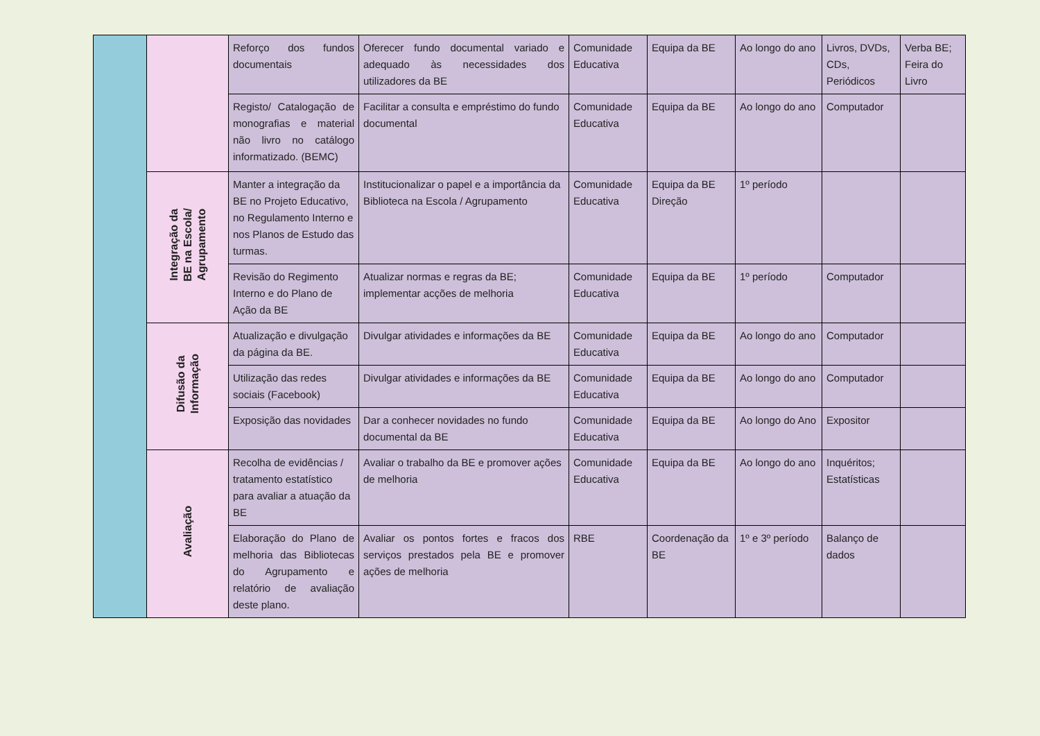| | | Reforço dos fundos documentais | Oferecer fundo documental variado e adequado às necessidades dos utilizadores da BE | Comunidade Educativa | Equipa da BE | Ao longo do ano | Livros, DVDs, CDs, Periódicos | Verba BE; Feira do Livro |
| | | Registo/ Catalogação de monografias e material não livro no catálogo informatizado. (BEMC) | Facilitar a consulta e empréstimo do fundo documental | Comunidade Educativa | Equipa da BE | Ao longo do ano | Computador | |
| | Integração da BE na Escola/ Agrupamento | Manter a integração da BE no Projeto Educativo, no Regulamento Interno e nos Planos de Estudo das turmas. | Institucionalizar o papel e a importância da Biblioteca na Escola / Agrupamento | Comunidade Educativa | Equipa da BE Direção | 1º período | | |
| | | Revisão do Regimento Interno e do Plano de Ação da BE | Atualizar normas e regras da BE; implementar acções de melhoria | Comunidade Educativa | Equipa da BE | 1º período | Computador | |
| | Difusão da Informação | Atualização e divulgação da página da BE. | Divulgar atividades e informações da BE | Comunidade Educativa | Equipa da BE | Ao longo do ano | Computador | |
| | | Utilização das redes sociais (Facebook) | Divulgar atividades e informações da BE | Comunidade Educativa | Equipa da BE | Ao longo do ano | Computador | |
| | | Exposição das novidades | Dar a conhecer novidades no fundo documental da BE | Comunidade Educativa | Equipa da BE | Ao longo do Ano | Expositor | |
| | Avaliação | Recolha de evidências / tratamento estatístico para avaliar a atuação da BE | Avaliar o trabalho da BE e promover ações de melhoria | Comunidade Educativa | Equipa da BE | Ao longo do ano | Inquéritos; Estatísticas | |
| | | Elaboração do Plano de melhoria das Bibliotecas do Agrupamento e relatório de avaliação deste plano. | Avaliar os pontos fortes e fracos dos serviços prestados pela BE e promover ações de melhoria | RBE | Coordenação da BE | 1º e 3º período | Balanço de dados | |